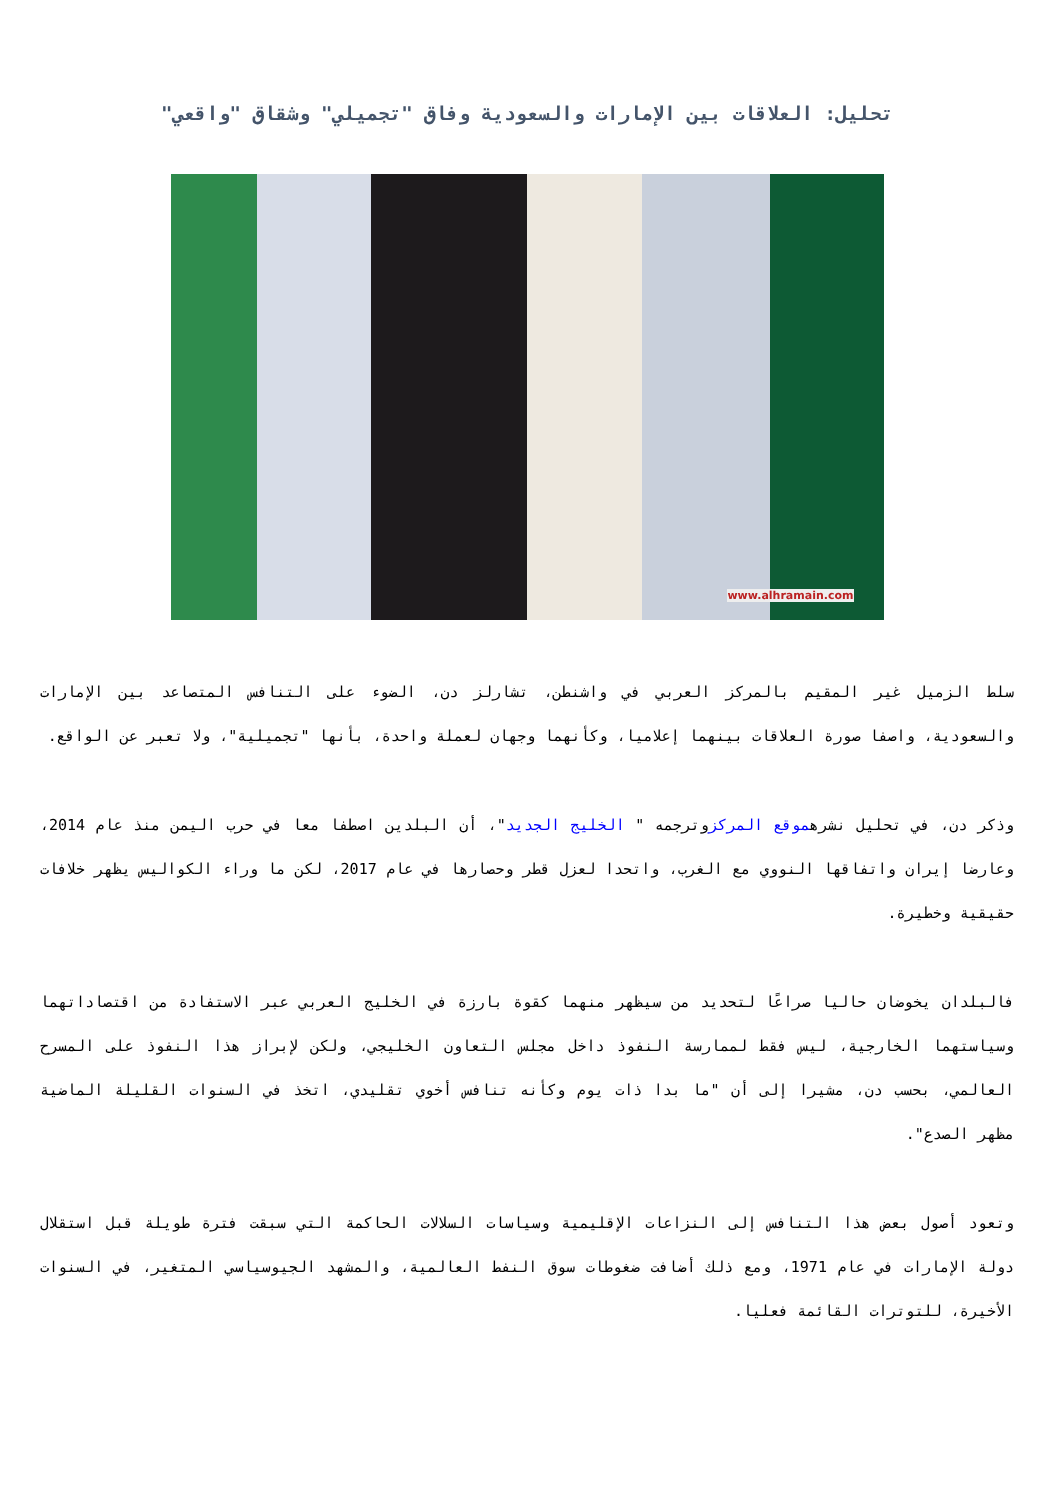تحليل: العلاقات بين الإمارات والسعودية وفاق "تجميلي" وشقاق "واقعي"
www.alhramain.com
سلط الزميل غير المقيم بالمركز العربي في واشنطن، تشارلز دن، الضوء على التنافس المتصاعد بين الإمارات والسعودية، واصفا صورة العلاقات بينهما إعلاميا، وكأنهما وجهان لعملة واحدة، بأنها "تجميلية"، ولا تعبر عن الواقع.
وذكر دن، في تحليل نشرهموقع المركزوترجمه " الخليج الجديد"، أن البلدين اصطفا معا في حرب اليمن منذ عام 2014، وعارضا إيران واتفاقها النووي مع الغرب، واتحدا لعزل قطر وحصارها في عام 2017، لكن ما وراء الكواليس يظهر خلافات حقيقية وخطيرة.
فالبلدان يخوضان حاليا صراعًا لتحديد من سيظهر منهما كقوة بارزة في الخليج العربي عبر الاستفادة من اقتصاداتهما وسياستهما الخارجية، ليس فقط لممارسة النفوذ داخل مجلس التعاون الخليجي، ولكن لإبراز هذا النفوذ على المسرح العالمي، بحسب دن، مشيرا إلى أن "ما بدا ذات يوم وكأنه تنافس أخوي تقليدي، اتخذ في السنوات القليلة الماضية مظهر الصدع".
وتعود أصول بعض هذا التنافس إلى النزاعات الإقليمية وسياسات السلالات الحاكمة التي سبقت فترة طويلة قبل استقلال دولة الإمارات في عام 1971، ومع ذلك أضافت ضغوطات سوق النفط العالمية، والمشهد الجيوسياسي المتغير، في السنوات الأخيرة، للتوترات القائمة فعليا.